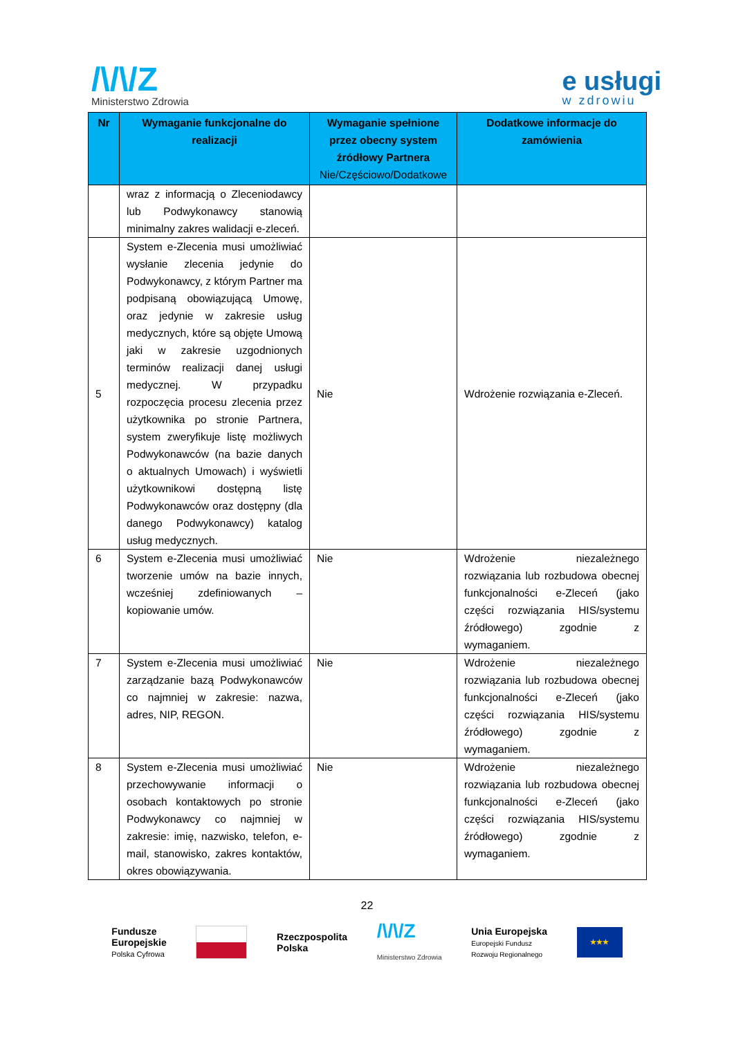/\/\/Z
Ministerstwo Zdrowia
e usługi
w zdrowiu
| Nr | Wymaganie funkcjonalne do realizacji | Wymaganie spełnione przez obecny system źródłowy Partnera Nie/Częściowo/Dodatkowe | Dodatkowe informacje do zamówienia |
| --- | --- | --- | --- |
| | wraz z informacją o Zleceniodawcy lub Podwykonawcy stanowią minimalny zakres walidacji e-zleceń. | | |
| 5 | System e-Zlecenia musi umożliwiać wysłanie zlecenia jedynie do Podwykonawcy, z którym Partner ma podpisaną obowiązującą Umowę, oraz jedynie w zakresie usług medycznych, które są objęte Umową jaki w zakresie uzgodnionych terminów realizacji danej usługi medycznej. W przypadku rozpoczęcia procesu zlecenia przez użytkownika po stronie Partnera, system zweryfikuje listę możliwych Podwykonawców (na bazie danych o aktualnych Umowach) i wyświetli użytkownikowi dostępną listę Podwykonawców oraz dostępny (dla danego Podwykonawcy) katalog usług medycznych. | Nie | Wdrożenie rozwiązania e-Zleceń. |
| 6 | System e-Zlecenia musi umożliwiać tworzenie umów na bazie innych, wcześniej zdefiniowanych – kopiowanie umów. | Nie | Wdrożenie niezależnego rozwiązania lub rozbudowa obecnej funkcjonalności e-Zleceń (jako części rozwiązania HIS/systemu źródłowego) zgodnie z wymaganiem. |
| 7 | System e-Zlecenia musi umożliwiać zarządzanie bazą Podwykonawców co najmniej w zakresie: nazwa, adres, NIP, REGON. | Nie | Wdrożenie niezależnego rozwiązania lub rozbudowa obecnej funkcjonalności e-Zleceń (jako części rozwiązania HIS/systemu źródłowego) zgodnie z wymaganiem. |
| 8 | System e-Zlecenia musi umożliwiać przechowywanie informacji o osobach kontaktowych po stronie Podwykonawcy co najmniej w zakresie: imię, nazwisko, telefon, e-mail, stanowisko, zakres kontaktów, okres obowiązywania. | Nie | Wdrożenie niezależnego rozwiązania lub rozbudowa obecnej funkcjonalności e-Zleceń (jako części rozwiązania HIS/systemu źródłowego) zgodnie z wymaganiem. |
22
Fundusze
Europejskie
Polska Cyfrowa
Rzeczpospolita
Polska
/\/\/Z
Ministerstwo Zdrowia
Unia Europejska
Europejski Fundusz
Rozwoju Regionalnego
★★★